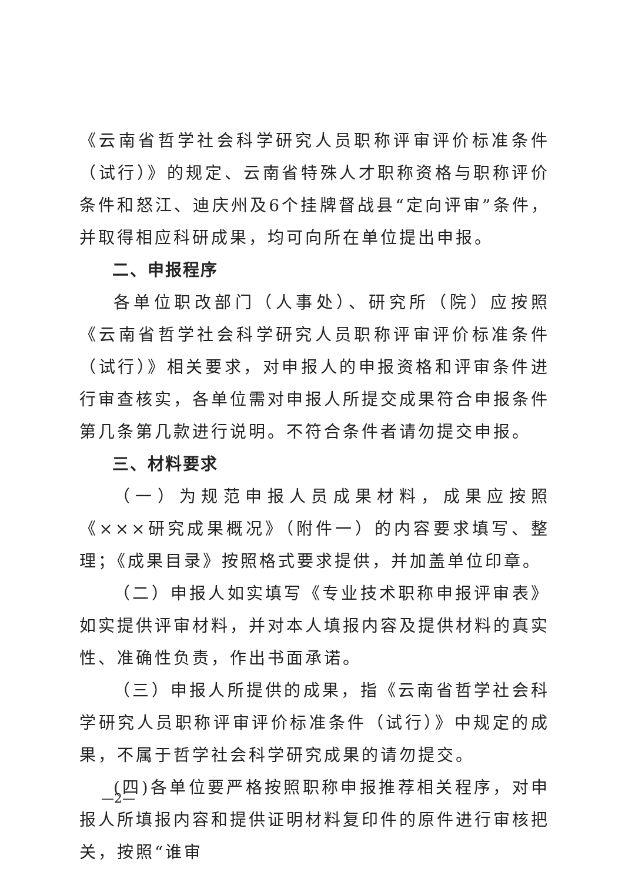《云南省哲学社会科学研究人员职称评审评价标准条件（试行）》的规定、云南省特殊人才职称资格与职称评价条件和怒江、迪庆州及6个挂牌督战县“定向评审”条件，并取得相应科研成果，均可向所在单位提出申报。
二、申报程序
各单位职改部门（人事处）、研究所（院）应按照《云南省哲学社会科学研究人员职称评审评价标准条件（试行）》相关要求，对申报人的申报资格和评审条件进行审查核实，各单位需对申报人所提交成果符合申报条件第几条第几款进行说明。不符合条件者请勿提交申报。
三、材料要求
（一）为规范申报人员成果材料，成果应按照《×××研究成果概况》（附件一）的内容要求填写、整理；《成果目录》按照格式要求提供，并加盖单位印章。
（二）申报人如实填写《专业技术职称申报评审表》如实提供评审材料，并对本人填报内容及提供材料的真实性、准确性负责，作出书面承诺。
（三）申报人所提供的成果，指《云南省哲学社会科学研究人员职称评审评价标准条件（试行）》中规定的成果，不属于哲学社会科学研究成果的请勿提交。
(四)各单位要严格按照职称申报推荐相关程序，对申报人所填报内容和提供证明材料复印件的原件进行审核把关，按照“谁审
—2—